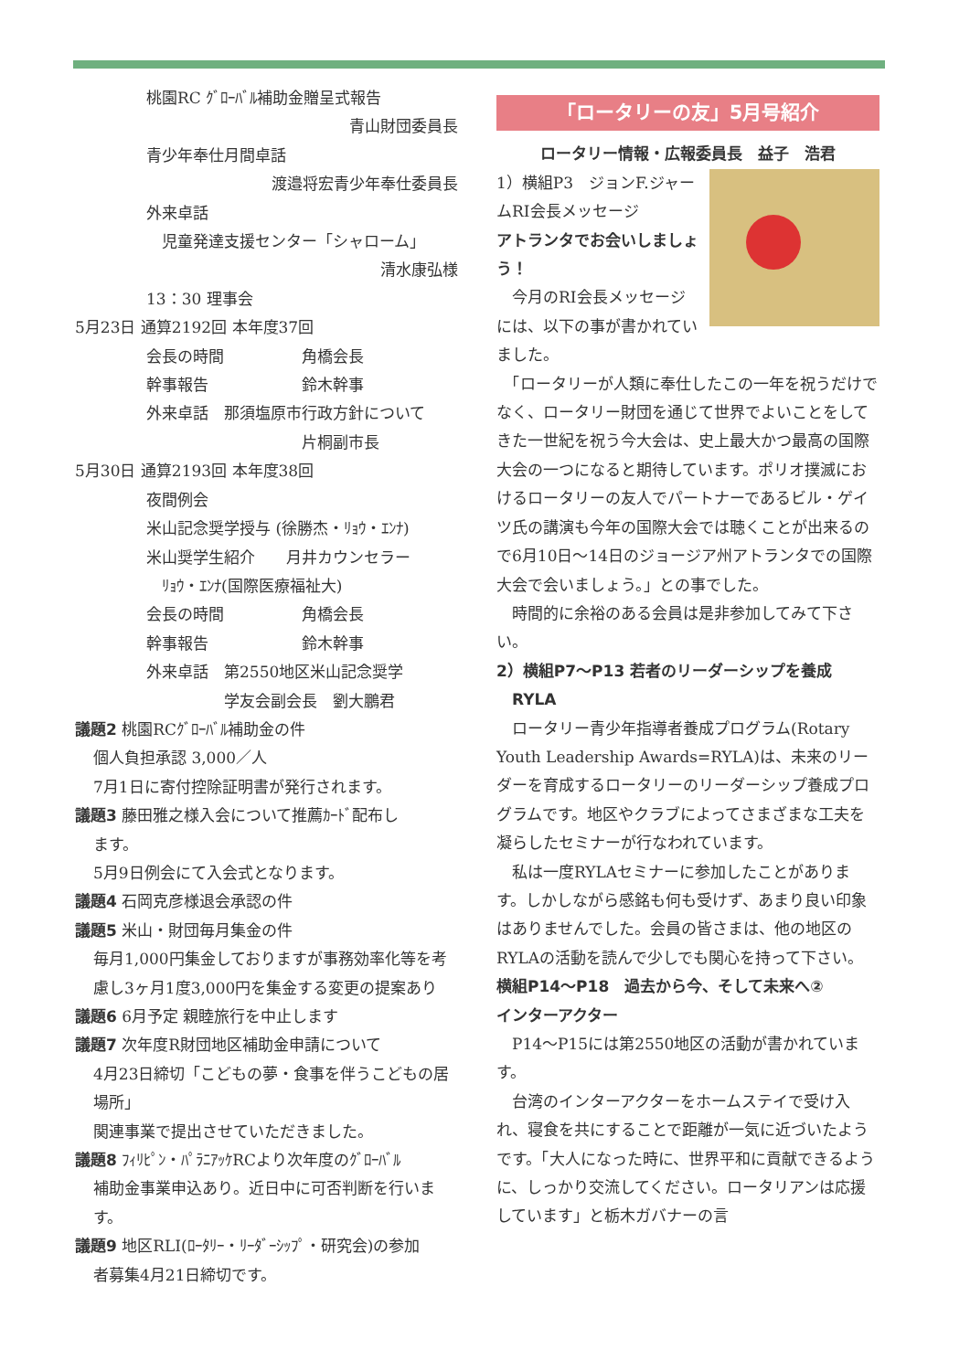桃園RC ｸﾞﾛｰﾊﾞﾙ補助金贈呈式報告
青山財団委員長
青少年奉仕月間卓話
渡邉将宏青少年奉仕委員長
外来卓話
　児童発達支援センター「シャローム」
清水康弘様
13：30 理事会
5月23日 通算2192回 本年度37回
会長の時間　　　　　角橋会長
幹事報告　　　　　　鈴木幹事
外来卓話　那須塩原市行政方針について
　　　　　　　　　　片桐副市長
5月30日 通算2193回 本年度38回
夜間例会
米山記念奨学授与 (徐勝杰・ﾘｮｳ・ｴﾝﾅ)
米山奨学生紹介　　月井カウンセラー
　ﾘｮｳ・ｴﾝﾅ(国際医療福祉大)
会長の時間　　　　　角橋会長
幹事報告　　　　　　鈴木幹事
外来卓話　第2550地区米山記念奨学
　　　　　学友会副会長　劉大鵬君
議題2 桃園RCｸﾞﾛｰﾊﾞﾙ補助金の件
個人負担承認 3,000／人
7月1日に寄付控除証明書が発行されます。
議題3 藤田雅之様入会について推薦ｶｰﾄﾞ配布し
ます。
5月9日例会にて入会式となります。
議題4 石岡克彦様退会承認の件
議題5 米山・財団毎月集金の件
毎月1,000円集金しておりますが事務効率化等を考慮し3ヶ月1度3,000円を集金する変更の提案あり
議題6 6月予定 親睦旅行を中止します
議題7 次年度R財団地区補助金申請について
4月23日締切「こどもの夢・食事を伴うこどもの居場所」
関連事業で提出させていただきました。
議題8 ﾌｨﾘﾋﾟﾝ・ﾊﾟﾗﾆｱｯｹRCより次年度のｸﾞﾛｰﾊﾞﾙ
補助金事業申込あり。近日中に可否判断を行います。
議題9 地区RLI(ﾛｰﾀﾘｰ・ﾘｰﾀﾞｰｼｯﾌﾟ・研究会)の参加
者募集4月21日締切です。
「ロータリーの友」5月号紹介
ロータリー情報・広報委員長　益子　浩君
1）横組P3　ジョンF.ジャームRI会長メッセージ
アトランタでお会いしましょう！
　今月のRI会長メッセージには、以下の事が書かれていました。
　「ロータリーが人類に奉仕したこの一年を祝うだけでなく、ロータリー財団を通じて世界でよいことをしてきた一世紀を祝う今大会は、史上最大かつ最高の国際大会の一つになると期待しています。ポリオ撲滅におけるロータリーの友人でパートナーであるビル・ゲイツ氏の講演も今年の国際大会では聴くことが出来るので6月10日～14日のジョージア州アトランタでの国際大会で会いましょう。」との事でした。
　時間的に余裕のある会員は是非参加してみて下さい。
2）横組P7～P13 若者のリーダーシップを養成
　RYLA
　ロータリー青少年指導者養成プログラム(Rotary Youth Leadership Awards=RYLA)は、未来のリーダーを育成するロータリーのリーダーシップ養成プログラムです。地区やクラブによってさまざまな工夫を凝らしたセミナーが行なわれています。
　私は一度RYLAセミナーに参加したことがあります。しかしながら感銘も何も受けず、あまり良い印象はありませんでした。会員の皆さまは、他の地区のRYLAの活動を読んで少しでも関心を持って下さい。
横組P14～P18　過去から今、そして未来へ②
インターアクター
　P14～P15には第2550地区の活動が書かれています。
　台湾のインターアクターをホームステイで受け入れ、寝食を共にすることで距離が一気に近づいたようです。「大人になった時に、世界平和に貢献できるように、しっかり交流してください。ロータリアンは応援しています」と栃木ガバナーの言